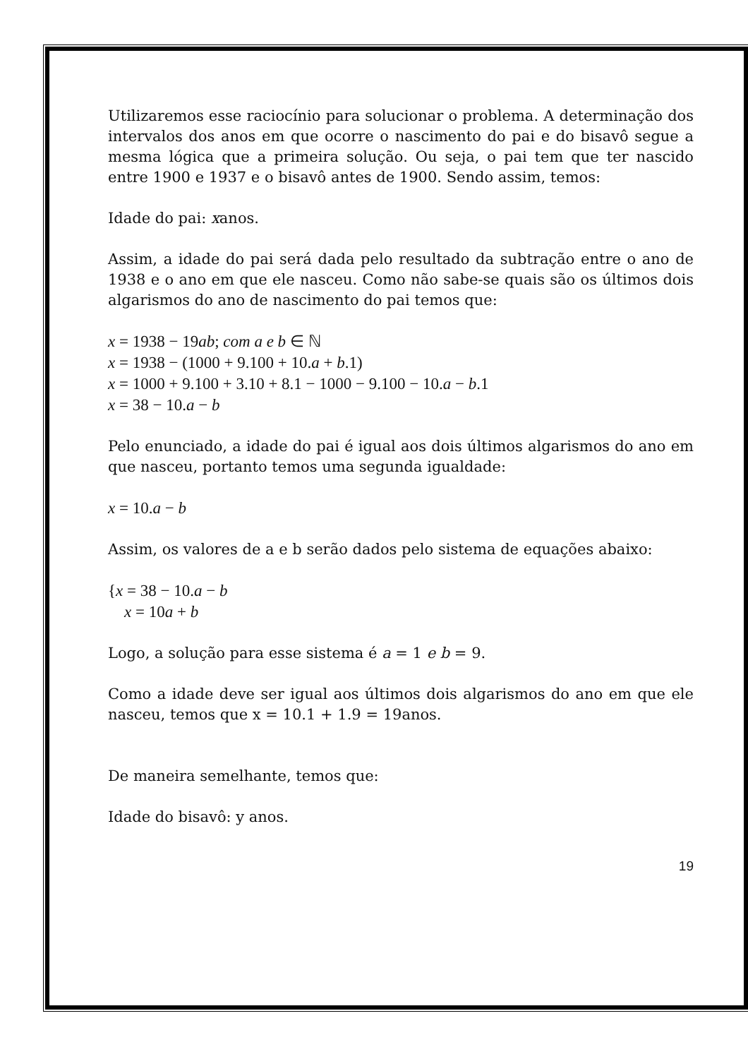Utilizaremos esse raciocínio para solucionar o problema. A determinação dos intervalos dos anos em que ocorre o nascimento do pai e do bisavô segue a mesma lógica que a primeira solução. Ou seja, o pai tem que ter nascido entre 1900 e 1937 e o bisavô antes de 1900. Sendo assim, temos:
Idade do pai: xanos.
Assim, a idade do pai será dada pelo resultado da subtração entre o ano de 1938 e o ano em que ele nasceu. Como não sabe-se quais são os últimos dois algarismos do ano de nascimento do pai temos que:
x = 1938 − 19ab; com a e b ∈ ℕ
x = 1938 − (1000 + 9.100 + 10.a + b.1)
x = 1000 + 9.100 + 3.10 + 8.1 − 1000 − 9.100 − 10.a − b.1
x = 38 − 10.a − b
Pelo enunciado, a idade do pai é igual aos dois últimos algarismos do ano em que nasceu, portanto temos uma segunda igualdade:
x = 10.a − b
Assim, os valores de a e b serão dados pelo sistema de equações abaixo:
{x = 38 − 10.a − b
x = 10a + b
Logo, a solução para esse sistema é a = 1 e b = 9.
Como a idade deve ser igual aos últimos dois algarismos do ano em que ele nasceu, temos que x = 10.1 + 1.9 = 19anos.
De maneira semelhante, temos que:
Idade do bisavô: y anos.
19